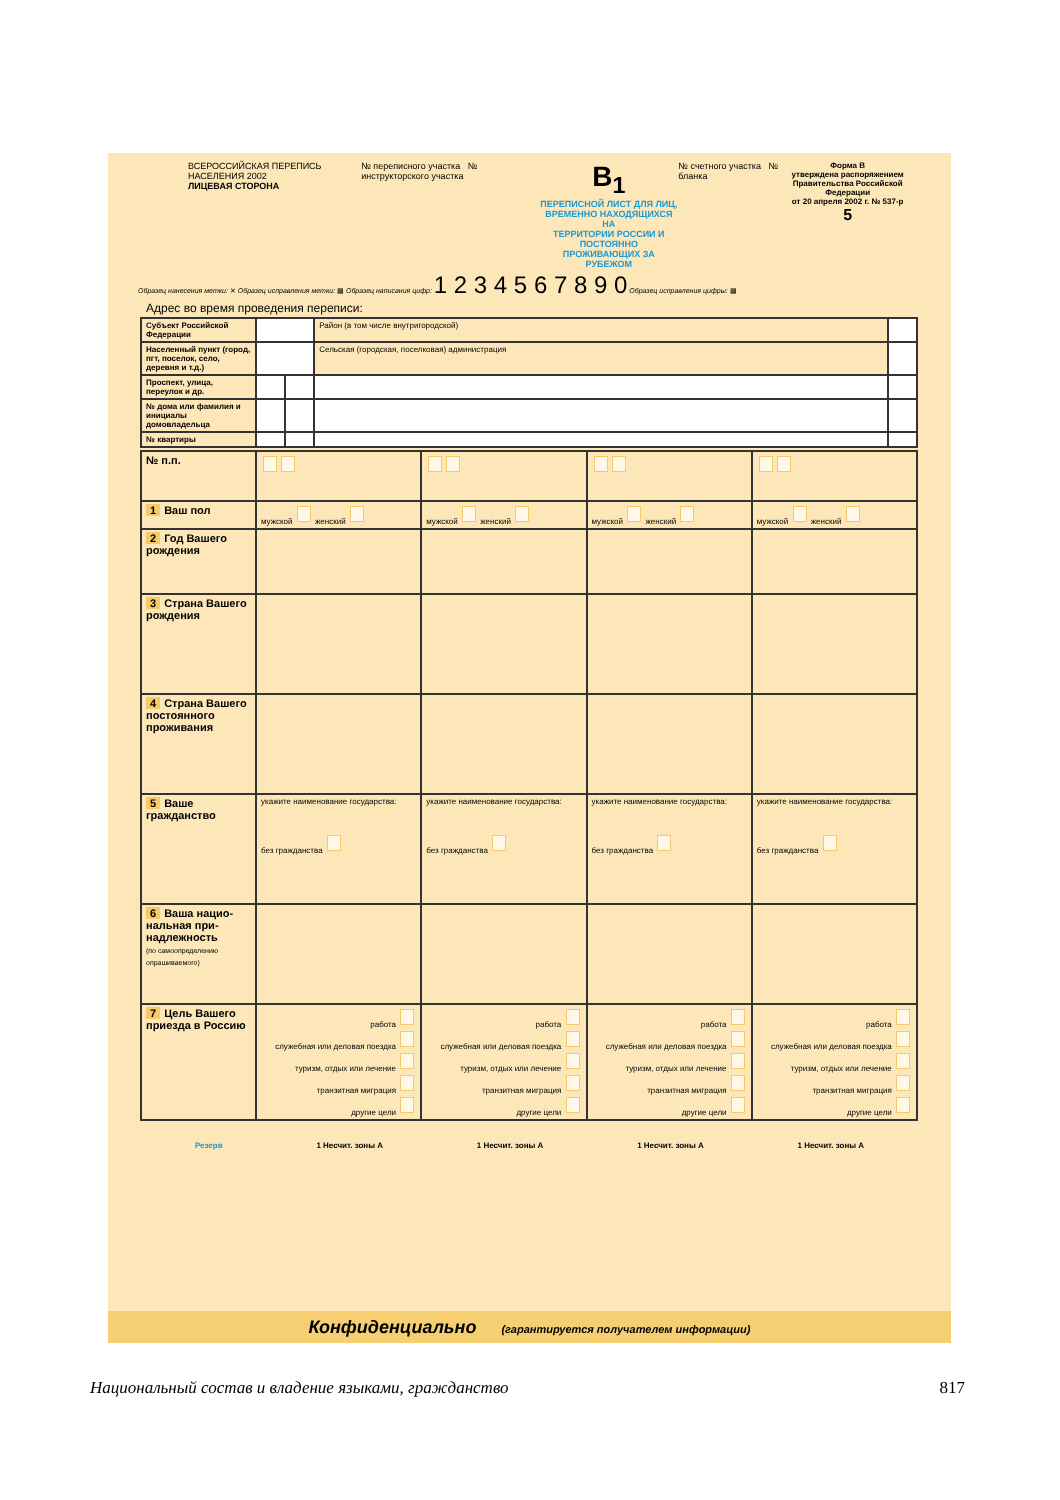ВСЕРОССИЙСКАЯ ПЕРЕПИСЬ НАСЕЛЕНИЯ 2002
ЛИЦЕВАЯ СТОРОНА
№ переписного участка № инструкторского участка
B<sub>1</sub>
ПЕРЕПИСНОЙ ЛИСТ ДЛЯ ЛИЦ,
ВРЕМЕННО НАХОДЯЩИХСЯ НА
ТЕРРИТОРИИ РОССИИ И ПОСТОЯННО
ПРОЖИВАЮЩИХ ЗА РУБЕЖОМ
№ счетного участка № бланка Форма В
утверждена распоряжением
Правительства Российской Федерации
от 20 апреля 2002 г. № 537-р
5
Образец нанесения метки: ✕ Образец исправления метки: ▩ Образец написания цифр: 1 2 3 4 5 6 7 8 9 0 Образец исправления цифры: ▩
Адрес во время проведения переписи:
| Субъект Российской Федерации | | | Район (в том числе внутригородской) | |
| Населенный пункт (город, пгт, поселок, село, деревня и т.д.) | | | Сельская (городская, поселковая) администрация | |
| Проспект, улица, переулок и др. | | | | |
| № дома или фамилия и инициалы домовладельца | | | | |
| № квартиры | | | | |
| № п.п. | | | | |
| 1 Ваш пол | мужской женский | мужской женский | мужской женский | мужской женский |
| 2 Год Вашего рождения | | | | |
| 3 Страна Вашего рождения | | | | |
| 4 Страна Вашего постоянного проживания | | | | |
| 5 Ваше гражданство | укажите наименование государства: без граж­данства | укажите наименование государства: без граж­данства | укажите наименование государства: без граж­данства | укажите наименование государства: без граж­данства |
| 6 Ваша нацио­нальная при­надлежность (по самоопределению опрашиваемого) | | | | |
| 7 Цель Вашего приезда в Россию | работа служебная или деловая поездка туризм, отдых или лечение транзитная миграция другие цели | работа служебная или деловая поездка туризм, отдых или лечение транзитная миграция другие цели | работа служебная или деловая поездка туризм, отдых или лечение транзитная миграция другие цели | работа служебная или деловая поездка туризм, отдых или лечение транзитная миграция другие цели |
Резерв 1 Несчит. зоны A 1 Несчит. зоны A 1 Несчит. зоны A 1 Несчит. зоны A
Конфиденциально (гарантируется получателем информации)
Национальный состав и владение языками, гражданство 817